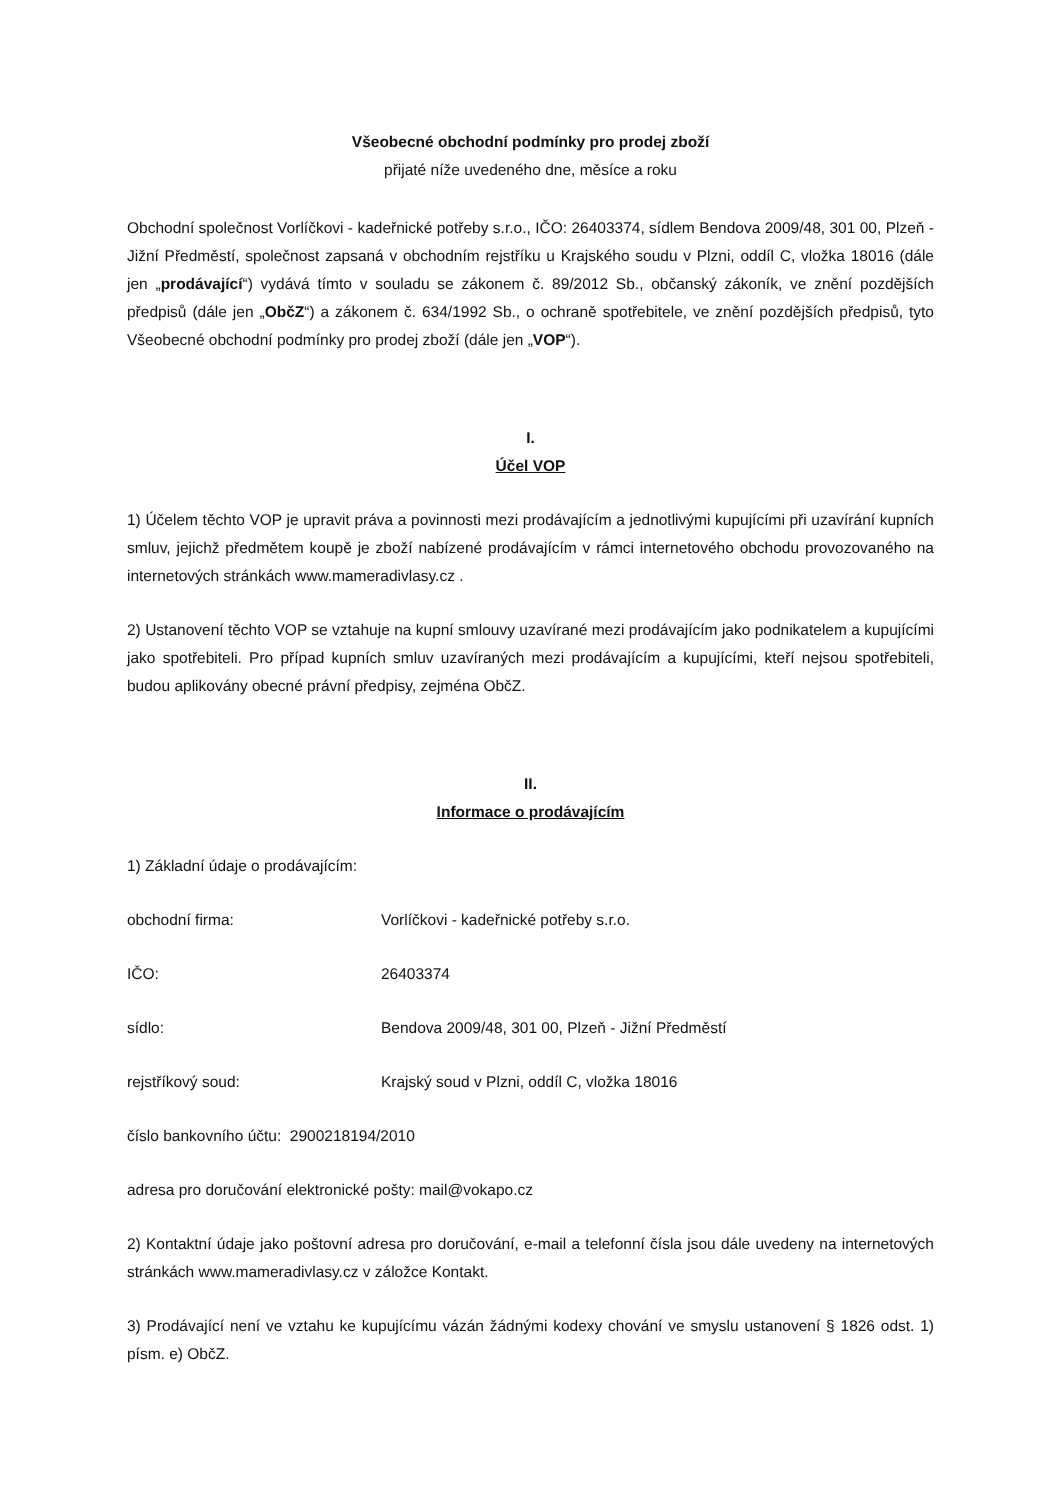Všeobecné obchodní podmínky pro prodej zboží
přijaté níže uvedeného dne, měsíce a roku
Obchodní společnost Vorlíčkovi - kadeřnické potřeby s.r.o., IČO: 26403374, sídlem Bendova 2009/48, 301 00, Plzeň - Jižní Předměstí, společnost zapsaná v obchodním rejstříku u Krajského soudu v Plzni, oddíl C, vložka 18016 (dále jen „prodávající“) vydává tímto v souladu se zákonem č. 89/2012 Sb., občanský zákoník, ve znění pozdějších předpisů (dále jen „ObčZ“) a zákonem č. 634/1992 Sb., o ochraně spotřebitele, ve znění pozdějších předpisů, tyto Všeobecné obchodní podmínky pro prodej zboží (dále jen „VOP“).
I.
Účel VOP
1) Účelem těchto VOP je upravit práva a povinnosti mezi prodávajícím a jednotlivými kupujícími při uzavírání kupních smluv, jejichž předmětem koupě je zboží nabízené prodávajícím v rámci internetového obchodu provozovaného na internetových stránkách www.mameradivlasy.cz .
2) Ustanovení těchto VOP se vztahuje na kupní smlouvy uzavírané mezi prodávajícím jako podnikatelem a kupujícími jako spotřebiteli. Pro případ kupních smluv uzavíraných mezi prodávajícím a kupujícími, kteří nejsou spotřebiteli, budou aplikovány obecné právní předpisy, zejména ObčZ.
II.
Informace o prodávajícím
1) Základní údaje o prodávajícím:
obchodní firma: Vorlíčkovi - kadeřnické potřeby s.r.o.
IČO: 26403374
sídlo: Bendova 2009/48, 301 00, Plzeň - Jižní Předměstí
rejstříkový soud: Krajský soud v Plzni, oddíl C, vložka 18016
číslo bankovního účtu: 2900218194/2010
adresa pro doručování elektronické pošty: mail@vokapo.cz
2) Kontaktní údaje jako poštovní adresa pro doručování, e-mail a telefonní čísla jsou dále uvedeny na internetových stránkách www.mameradivlasy.cz v záložce Kontakt.
3) Prodávající není ve vztahu ke kupujícímu vázán žádnými kodexy chování ve smyslu ustanovení § 1826 odst. 1) písm. e) ObčZ.